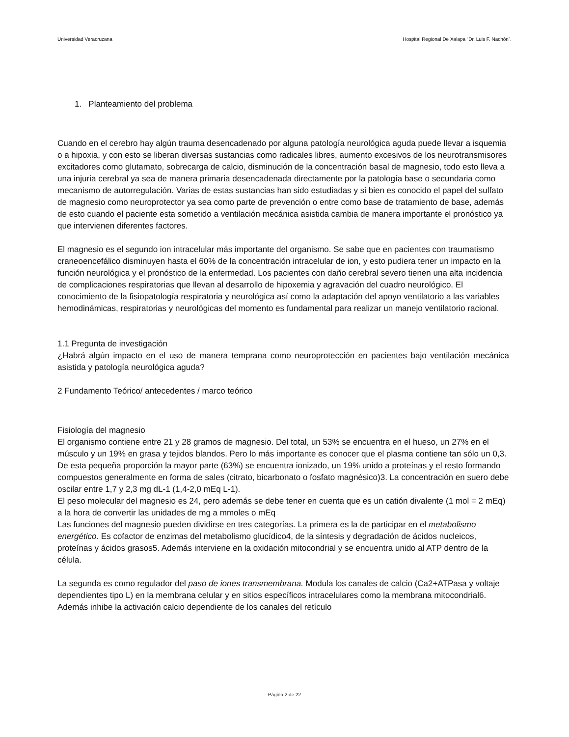Universidad Veracruzana Hospital Regional De Xalapa “Dr. Luis F. Nachón”.
1. Planteamiento del problema
Cuando en el cerebro hay algún trauma desencadenado por alguna patología neurológica aguda puede llevar a isquemia o a hipoxia, y con esto se liberan diversas sustancias como radicales libres, aumento excesivos de los neurotransmisores excitadores como glutamato, sobrecarga de calcio, disminución de la concentración basal de magnesio, todo esto lleva a una injuria cerebral ya sea de manera primaria desencadenada directamente por la patología base o secundaria como mecanismo de autorregulación. Varias de estas sustancias han sido estudiadas y si bien es conocido el papel del sulfato de magnesio como neuroprotector ya sea como parte de prevención o entre como base de tratamiento de base, además de esto cuando el paciente esta sometido a ventilación mecánica asistida cambia de manera importante el pronóstico ya que intervienen diferentes factores.
El magnesio es el segundo ion intracelular más importante del organismo. Se sabe que en pacientes con traumatismo craneoencefálico disminuyen hasta el 60% de la concentración intracelular de ion, y esto pudiera tener un impacto en la función neurológica y el pronóstico de la enfermedad. Los pacientes con daño cerebral severo tienen una alta incidencia de complicaciones respiratorias que llevan al desarrollo de hipoxemia y agravación del cuadro neurológico. El conocimiento de la fisiopatología respiratoria y neurológica así como la adaptación del apoyo ventilatorio a las variables hemodinámicas, respiratorias y neurológicas del momento es fundamental para realizar un manejo ventilatorio racional.
1.1 Pregunta de investigación
¿Habrá algún impacto en el uso de manera temprana como neuroprotección en pacientes bajo ventilación mecánica asistida y patología neurológica aguda?
2 Fundamento Teórico/ antecedentes / marco teórico
Fisiología del magnesio
El organismo contiene entre 21 y 28 gramos de magnesio. Del total, un 53% se encuentra en el hueso, un 27% en el músculo y un 19% en grasa y tejidos blandos. Pero lo más importante es conocer que el plasma contiene tan sólo un 0,3. De esta pequeña proporción la mayor parte (63%) se encuentra ionizado, un 19% unido a proteínas y el resto formando
compuestos generalmente en forma de sales (citrato, bicarbonato o fosfato magnésico)3. La concentración en suero debe oscilar entre 1,7 y 2,3 mg dL-1 (1,4-2,0 mEq L-1).
El peso molecular del magnesio es 24, pero además se debe tener en cuenta que es un catión divalente (1 mol = 2 mEq) a la hora de convertir las unidades de mg a mmoles o mEq
Las funciones del magnesio pueden dividirse en tres categorías. La primera es la de participar en el metabolismo energético. Es cofactor de enzimas del metabolismo glucídico4, de la síntesis y degradación de ácidos nucleicos, proteínas y ácidos grasos5. Además interviene en la oxidación mitocondrial y se encuentra unido al ATP dentro de la célula.
La segunda es como regulador del paso de iones transmembrana. Modula los canales de calcio (Ca2+ATPasa y voltaje dependientes tipo L) en la membrana celular y en sitios específicos intracelulares como la membrana mitocondrial6. Además inhibe la activación calcio dependiente de los canales del retículo
Página 2 de 22